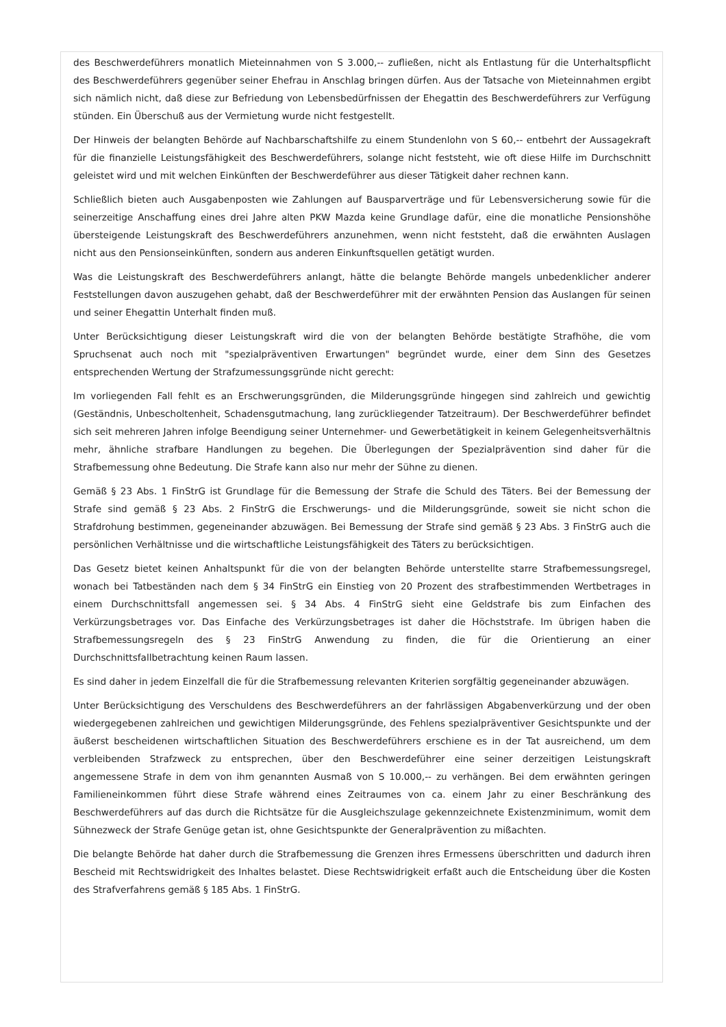des Beschwerdeführers monatlich Mieteinnahmen von S 3.000,-- zufließen, nicht als Entlastung für die Unterhaltspflicht des Beschwerdeführers gegenüber seiner Ehefrau in Anschlag bringen dürfen. Aus der Tatsache von Mieteinnahmen ergibt sich nämlich nicht, daß diese zur Befriedung von Lebensbedürfnissen der Ehegattin des Beschwerdeführers zur Verfügung stünden. Ein Überschuß aus der Vermietung wurde nicht festgestellt.
Der Hinweis der belangten Behörde auf Nachbarschaftshilfe zu einem Stundenlohn von S 60,-- entbehrt der Aussagekraft für die finanzielle Leistungsfähigkeit des Beschwerdeführers, solange nicht feststeht, wie oft diese Hilfe im Durchschnitt geleistet wird und mit welchen Einkünften der Beschwerdeführer aus dieser Tätigkeit daher rechnen kann.
Schließlich bieten auch Ausgabenposten wie Zahlungen auf Bausparverträge und für Lebensversicherung sowie für die seinerzeitige Anschaffung eines drei Jahre alten PKW Mazda keine Grundlage dafür, eine die monatliche Pensionshöhe übersteigende Leistungskraft des Beschwerdeführers anzunehmen, wenn nicht feststeht, daß die erwähnten Auslagen nicht aus den Pensionseinkünften, sondern aus anderen Einkunftsquellen getätigt wurden.
Was die Leistungskraft des Beschwerdeführers anlangt, hätte die belangte Behörde mangels unbedenklicher anderer Feststellungen davon auszugehen gehabt, daß der Beschwerdeführer mit der erwähnten Pension das Auslangen für seinen und seiner Ehegattin Unterhalt finden muß.
Unter Berücksichtigung dieser Leistungskraft wird die von der belangten Behörde bestätigte Strafhöhe, die vom Spruchsenat auch noch mit "spezialpräventiven Erwartungen" begründet wurde, einer dem Sinn des Gesetzes entsprechenden Wertung der Strafzumessungsgründe nicht gerecht:
Im vorliegenden Fall fehlt es an Erschwerungsgründen, die Milderungsgründe hingegen sind zahlreich und gewichtig (Geständnis, Unbescholtenheit, Schadensgutmachung, lang zurückliegender Tatzeitraum). Der Beschwerdeführer befindet sich seit mehreren Jahren infolge Beendigung seiner Unternehmer- und Gewerbetätigkeit in keinem Gelegenheitsverhältnis mehr, ähnliche strafbare Handlungen zu begehen. Die Überlegungen der Spezialprävention sind daher für die Strafbemessung ohne Bedeutung. Die Strafe kann also nur mehr der Sühne zu dienen.
Gemäß § 23 Abs. 1 FinStrG ist Grundlage für die Bemessung der Strafe die Schuld des Täters. Bei der Bemessung der Strafe sind gemäß § 23 Abs. 2 FinStrG die Erschwerungs- und die Milderungsgründe, soweit sie nicht schon die Strafdrohung bestimmen, gegeneinander abzuwägen. Bei Bemessung der Strafe sind gemäß § 23 Abs. 3 FinStrG auch die persönlichen Verhältnisse und die wirtschaftliche Leistungsfähigkeit des Täters zu berücksichtigen.
Das Gesetz bietet keinen Anhaltspunkt für die von der belangten Behörde unterstellte starre Strafbemessungsregel, wonach bei Tatbeständen nach dem § 34 FinStrG ein Einstieg von 20 Prozent des strafbestimmenden Wertbetrages in einem Durchschnittsfall angemessen sei. § 34 Abs. 4 FinStrG sieht eine Geldstrafe bis zum Einfachen des Verkürzungsbetrages vor. Das Einfache des Verkürzungsbetrages ist daher die Höchststrafe. Im übrigen haben die Strafbemessungsregeln des § 23 FinStrG Anwendung zu finden, die für die Orientierung an einer Durchschnittsfallbetrachtung keinen Raum lassen.
Es sind daher in jedem Einzelfall die für die Strafbemessung relevanten Kriterien sorgfältig gegeneinander abzuwägen.
Unter Berücksichtigung des Verschuldens des Beschwerdeführers an der fahrlässigen Abgabenverkürzung und der oben wiedergegebenen zahlreichen und gewichtigen Milderungsgründe, des Fehlens spezialpräventiver Gesichtspunkte und der äußerst bescheidenen wirtschaftlichen Situation des Beschwerdeführers erschiene es in der Tat ausreichend, um dem verbleibenden Strafzweck zu entsprechen, über den Beschwerdeführer eine seiner derzeitigen Leistungskraft angemessene Strafe in dem von ihm genannten Ausmaß von S 10.000,-- zu verhängen. Bei dem erwähnten geringen Familieneinkommen führt diese Strafe während eines Zeitraumes von ca. einem Jahr zu einer Beschränkung des Beschwerdeführers auf das durch die Richtsätze für die Ausgleichszulage gekennzeichnete Existenzminimum, womit dem Sühnezweck der Strafe Genüge getan ist, ohne Gesichtspunkte der Generalprävention zu mißachten.
Die belangte Behörde hat daher durch die Strafbemessung die Grenzen ihres Ermessens überschritten und dadurch ihren Bescheid mit Rechtswidrigkeit des Inhaltes belastet. Diese Rechtswidrigkeit erfaßt auch die Entscheidung über die Kosten des Strafverfahrens gemäß § 185 Abs. 1 FinStrG.